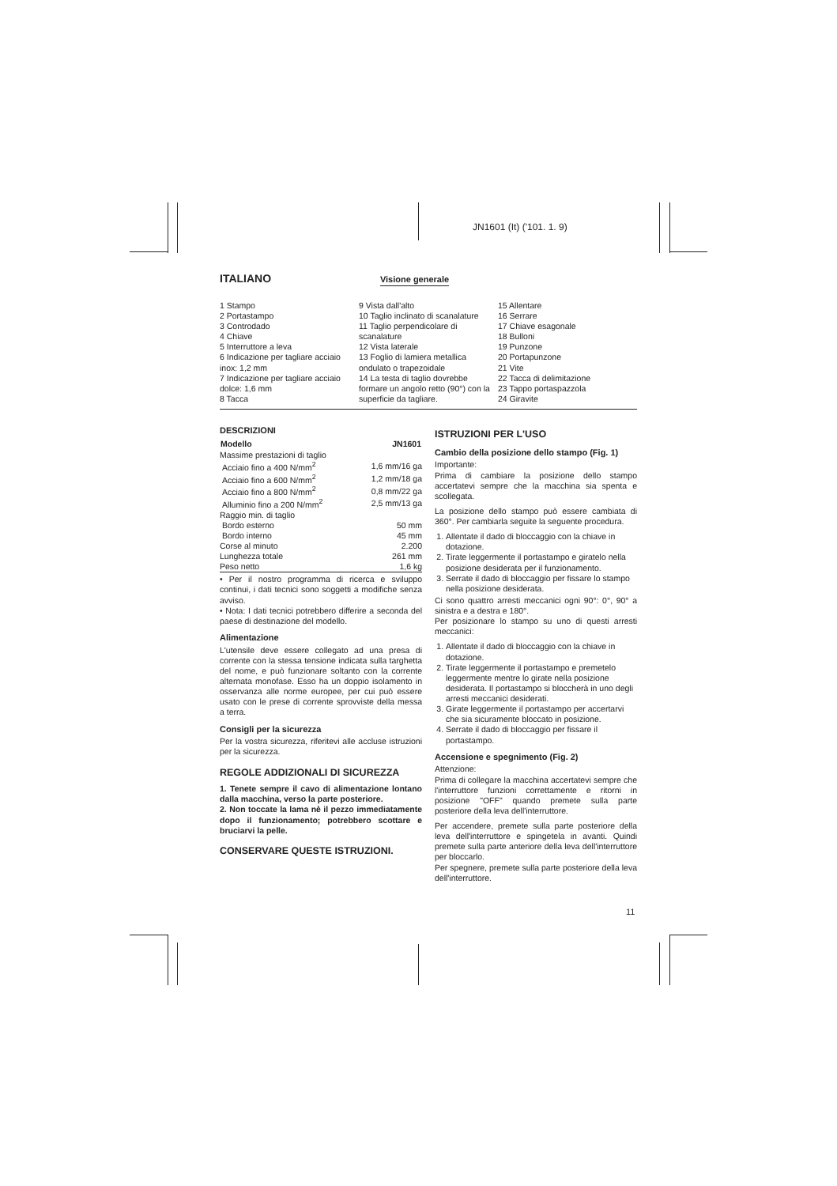JN1601 (It) ('101. 1. 9)
ITALIANO
Visione generale
1 Stampo
2 Portastampo
3 Controdado
4 Chiave
5 Interruttore a leva
6 Indicazione per tagliare acciaio inox: 1,2 mm
7 Indicazione per tagliare acciaio dolce: 1,6 mm
8 Tacca
9 Vista dall'alto
10 Taglio inclinato di scanalature
11 Taglio perpendicolare di scanalature
12 Vista laterale
13 Foglio di lamiera metallica ondulato o trapezoidale
14 La testa di taglio dovrebbe formare un angolo retto (90°) con la superficie da tagliare.
15 Allentare
16 Serrare
17 Chiave esagonale
18 Bulloni
19 Punzone
20 Portapunzone
21 Vite
22 Tacca di delimitazione
23 Tappo portaspazzola
24 Giravite
DESCRIZIONI
| Modello | JN1601 |
| --- | --- |
| Massime prestazioni di taglio | |
| Acciaio fino a 400 N/mm<sup>2</sup> | 1,6 mm/16 ga |
| Acciaio fino a 600 N/mm<sup>2</sup> | 1,2 mm/18 ga |
| Acciaio fino a 800 N/mm<sup>2</sup> | 0,8 mm/22 ga |
| Alluminio fino a 200 N/mm<sup>2</sup> | 2,5 mm/13 ga |
| Raggio min. di taglio | |
| Bordo esterno | 50 mm |
| Bordo interno | 45 mm |
| Corse al minuto | 2.200 |
| Lunghezza totale | 261 mm |
| Peso netto | 1,6 kg |
• Per il nostro programma di ricerca e sviluppo continui, i dati tecnici sono soggetti a modifiche senza avviso.
• Nota: I dati tecnici potrebbero differire a seconda del paese di destinazione del modello.
Alimentazione
L'utensile deve essere collegato ad una presa di corrente con la stessa tensione indicata sulla targhetta del nome, e può funzionare soltanto con la corrente alternata monofase. Esso ha un doppio isolamento in osservanza alle norme europee, per cui può essere usato con le prese di corrente sprovviste della messa a terra.
Consigli per la sicurezza
Per la vostra sicurezza, riferitevi alle accluse istruzioni per la sicurezza.
REGOLE ADDIZIONALI DI SICUREZZA
1. Tenete sempre il cavo di alimentazione lontano dalla macchina, verso la parte posteriore.
2. Non toccate la lama nè il pezzo immediatamente dopo il funzionamento; potrebbero scottare e bruciarvi la pelle.
CONSERVARE QUESTE ISTRUZIONI.
ISTRUZIONI PER L'USO
Cambio della posizione dello stampo (Fig. 1)
Importante:
Prima di cambiare la posizione dello stampo accertatevi sempre che la macchina sia spenta e scollegata.
La posizione dello stampo può essere cambiata di 360°. Per cambiarla seguite la seguente procedura.
1. Allentate il dado di bloccaggio con la chiave in dotazione.
2. Tirate leggermente il portastampo e giratelo nella posizione desiderata per il funzionamento.
3. Serrate il dado di bloccaggio per fissare lo stampo nella posizione desiderata.
Ci sono quattro arresti meccanici ogni 90°: 0°, 90° a sinistra e a destra e 180°.
Per posizionare lo stampo su uno di questi arresti meccanici:
1. Allentate il dado di bloccaggio con la chiave in dotazione.
2. Tirate leggermente il portastampo e premetelo leggermente mentre lo girate nella posizione desiderata. Il portastampo si bloccherà in uno degli arresti meccanici desiderati.
3. Girate leggermente il portastampo per accertarvi che sia sicuramente bloccato in posizione.
4. Serrate il dado di bloccaggio per fissare il portastampo.
Accensione e spegnimento (Fig. 2)
Attenzione:
Prima di collegare la macchina accertatevi sempre che l'interruttore funzioni correttamente e ritorni in posizione "OFF" quando premete sulla parte posteriore della leva dell'interruttore.
Per accendere, premete sulla parte posteriore della leva dell'interruttore e spingetela in avanti. Quindi premete sulla parte anteriore della leva dell'interruttore per bloccarlo.
Per spegnere, premete sulla parte posteriore della leva dell'interruttore.
11